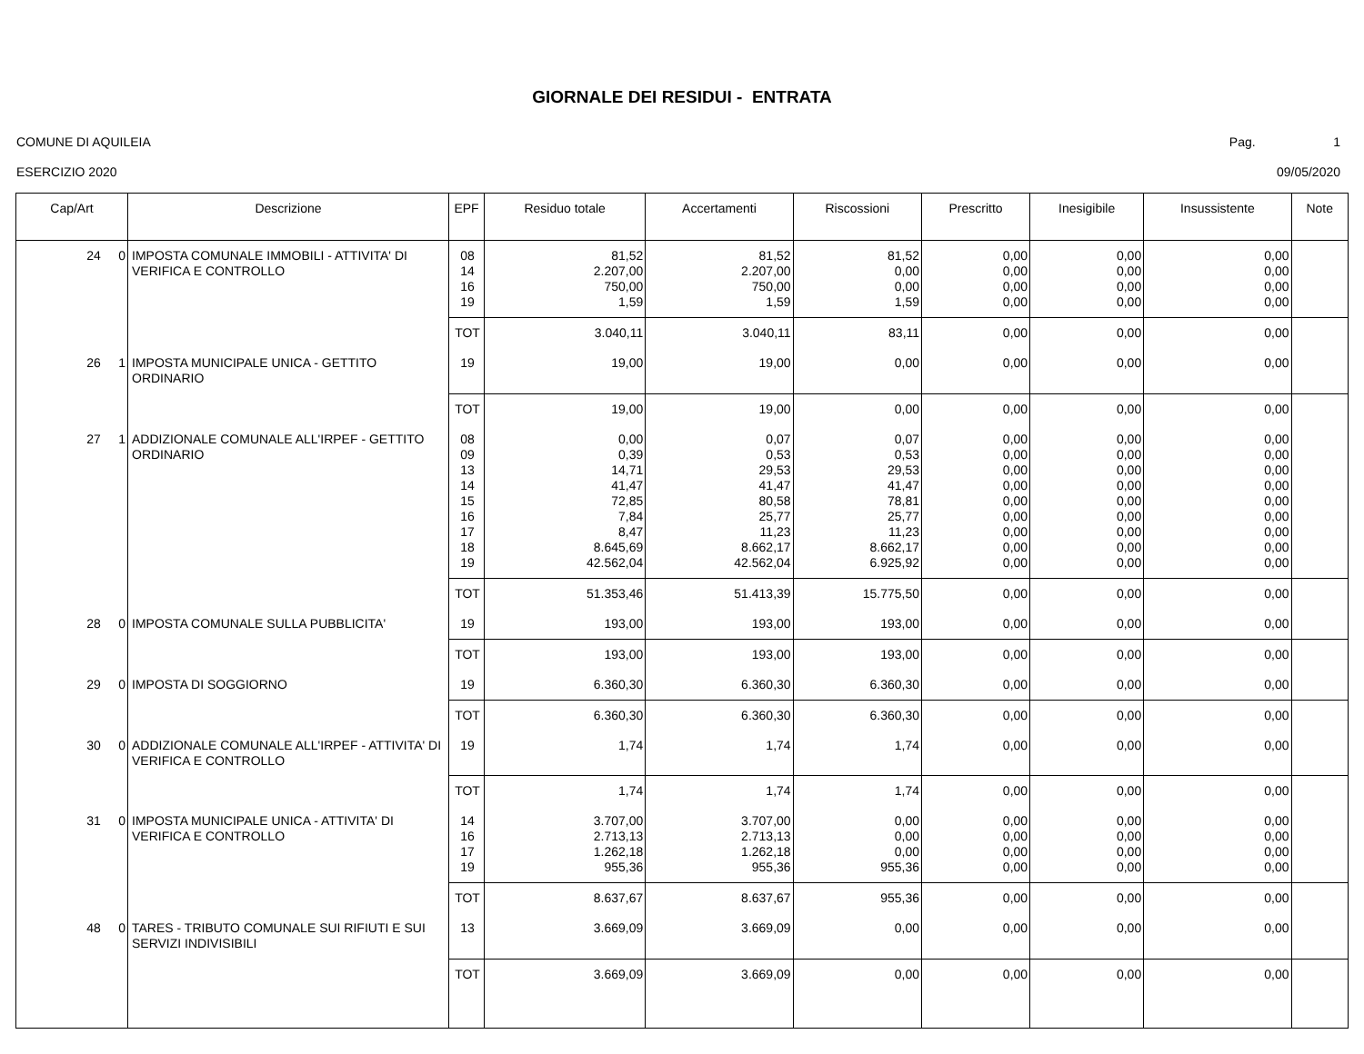GIORNALE DEI RESIDUI - ENTRATA
COMUNE DI AQUILEIA Pag. 1
ESERCIZIO 2020 09/05/2020
| Cap/Art | Descrizione | EPF | Residuo totale | Accertamenti | Riscossioni | Prescritto | Inesigibile | Insussistente | Note |
| --- | --- | --- | --- | --- | --- | --- | --- | --- | --- |
| 24 0 | IMPOSTA COMUNALE IMMOBILI - ATTIVITA' DI VERIFICA E CONTROLLO | 08 14 16 19 | 81,52 2.207,00 750,00 1,59 | 81,52 2.207,00 750,00 1,59 | 81,52 0,00 0,00 1,59 | 0,00 0,00 0,00 0,00 | 0,00 0,00 0,00 0,00 | 0,00 0,00 0,00 0,00 | |
| | | TOT | 3.040,11 | 3.040,11 | 83,11 | 0,00 | 0,00 | 0,00 | |
| 26 1 | IMPOSTA MUNICIPALE UNICA - GETTITO ORDINARIO | 19 | 19,00 | 19,00 | 0,00 | 0,00 | 0,00 | 0,00 | |
| | | TOT | 19,00 | 19,00 | 0,00 | 0,00 | 0,00 | 0,00 | |
| 27 1 | ADDIZIONALE COMUNALE ALL'IRPEF - GETTITO ORDINARIO | 08 09 13 14 15 16 17 18 19 | 0,00 0,39 14,71 41,47 72,85 7,84 8,47 8.645,69 42.562,04 | 0,07 0,53 29,53 41,47 80,58 25,77 11,23 8.662,17 42.562,04 | 0,07 0,53 29,53 41,47 78,81 25,77 11,23 8.662,17 6.925,92 | 0,00 0,00 0,00 0,00 0,00 0,00 0,00 0,00 0,00 | 0,00 0,00 0,00 0,00 0,00 0,00 0,00 0,00 0,00 | 0,00 0,00 0,00 0,00 0,00 0,00 0,00 0,00 0,00 | |
| | | TOT | 51.353,46 | 51.413,39 | 15.775,50 | 0,00 | 0,00 | 0,00 | |
| 28 0 | IMPOSTA COMUNALE SULLA PUBBLICITA' | 19 | 193,00 | 193,00 | 193,00 | 0,00 | 0,00 | 0,00 | |
| | | TOT | 193,00 | 193,00 | 193,00 | 0,00 | 0,00 | 0,00 | |
| 29 0 | IMPOSTA DI SOGGIORNO | 19 | 6.360,30 | 6.360,30 | 6.360,30 | 0,00 | 0,00 | 0,00 | |
| | | TOT | 6.360,30 | 6.360,30 | 6.360,30 | 0,00 | 0,00 | 0,00 | |
| 30 0 | ADDIZIONALE COMUNALE ALL'IRPEF - ATTIVITA' DI VERIFICA E CONTROLLO | 19 | 1,74 | 1,74 | 1,74 | 0,00 | 0,00 | 0,00 | |
| | | TOT | 1,74 | 1,74 | 1,74 | 0,00 | 0,00 | 0,00 | |
| 31 0 | IMPOSTA MUNICIPALE UNICA - ATTIVITA' DI VERIFICA E CONTROLLO | 14 16 17 19 | 3.707,00 2.713,13 1.262,18 955,36 | 3.707,00 2.713,13 1.262,18 955,36 | 0,00 0,00 0,00 955,36 | 0,00 0,00 0,00 0,00 | 0,00 0,00 0,00 0,00 | 0,00 0,00 0,00 0,00 | |
| | | TOT | 8.637,67 | 8.637,67 | 955,36 | 0,00 | 0,00 | 0,00 | |
| 48 0 | TARES - TRIBUTO COMUNALE SUI RIFIUTI E SUI SERVIZI INDIVISIBILI | 13 | 3.669,09 | 3.669,09 | 0,00 | 0,00 | 0,00 | 0,00 | |
| | | TOT | 3.669,09 | 3.669,09 | 0,00 | 0,00 | 0,00 | 0,00 | |